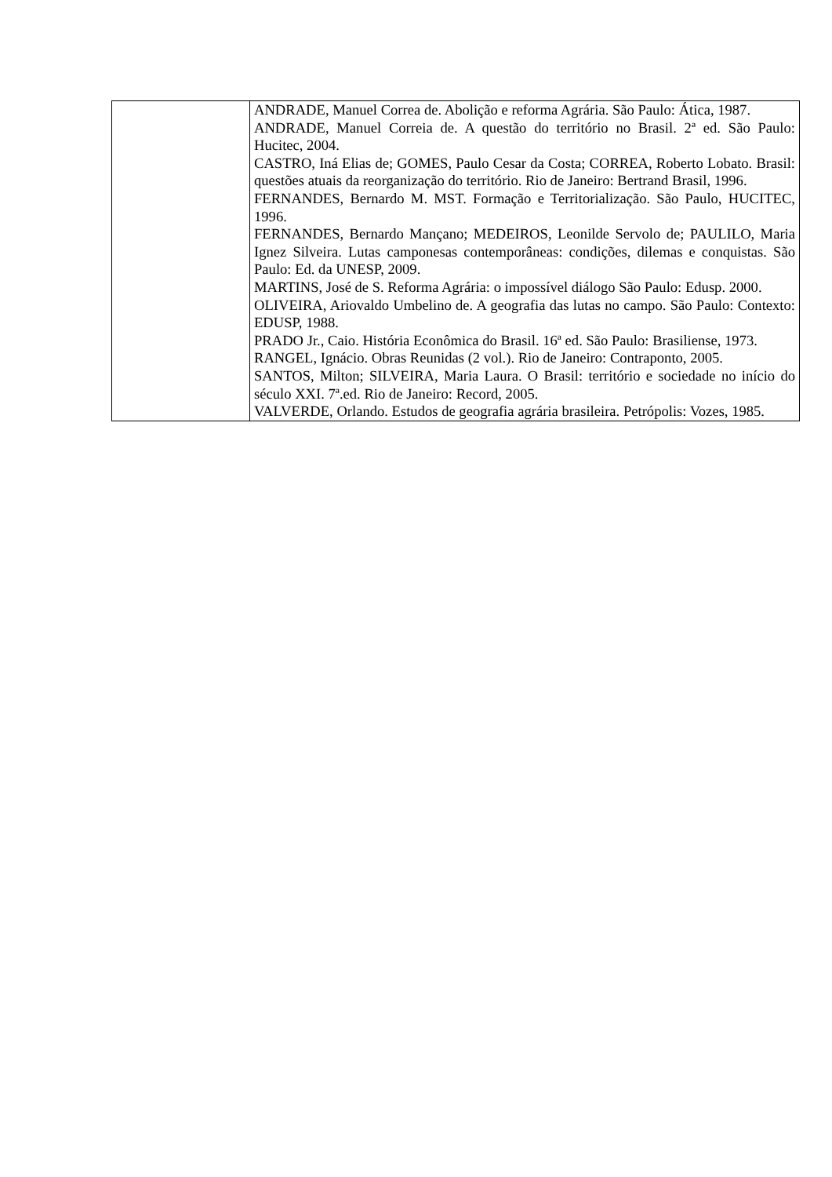| | ANDRADE, Manuel Correa de. Abolição e reforma Agrária. São Paulo: Ática, 1987. ANDRADE, Manuel Correia de. A questão do território no Brasil. 2ª ed. São Paulo: Hucitec, 2004. CASTRO, Iná Elias de; GOMES, Paulo Cesar da Costa; CORREA, Roberto Lobato. Brasil: questões atuais da reorganização do território. Rio de Janeiro: Bertrand Brasil, 1996. FERNANDES, Bernardo M. MST. Formação e Territorialização. São Paulo, HUCITEC, 1996. FERNANDES, Bernardo Mançano; MEDEIROS, Leonilde Servolo de; PAULILO, Maria Ignez Silveira. Lutas camponesas contemporâneas: condições, dilemas e conquistas. São Paulo: Ed. da UNESP, 2009. MARTINS, José de S. Reforma Agrária: o impossível diálogo São Paulo: Edusp. 2000. OLIVEIRA, Ariovaldo Umbelino de. A geografia das lutas no campo. São Paulo: Contexto: EDUSP, 1988. PRADO Jr., Caio. História Econômica do Brasil. 16ª ed. São Paulo: Brasiliense, 1973. RANGEL, Ignácio. Obras Reunidas (2 vol.). Rio de Janeiro: Contraponto, 2005. SANTOS, Milton; SILVEIRA, Maria Laura. O Brasil: território e sociedade no início do século XXI. 7ª.ed. Rio de Janeiro: Record, 2005. VALVERDE, Orlando. Estudos de geografia agrária brasileira. Petrópolis: Vozes, 1985. |